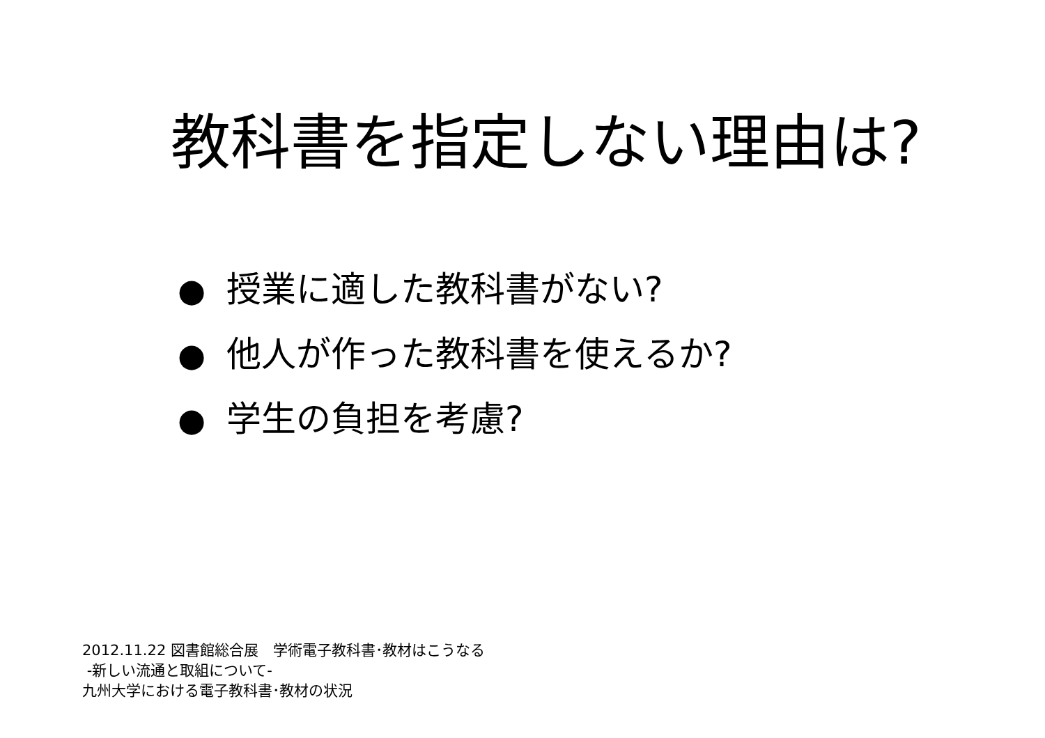教科書を指定しない理由は?
● 授業に適した教科書がない?
● 他人が作った教科書を使えるか?
● 学生の負担を考慮?
2012.11.22 図書館総合展　学術電子教科書･教材はこうなる
-新しい流通と取組について-
九州大学における電子教科書･教材の状況